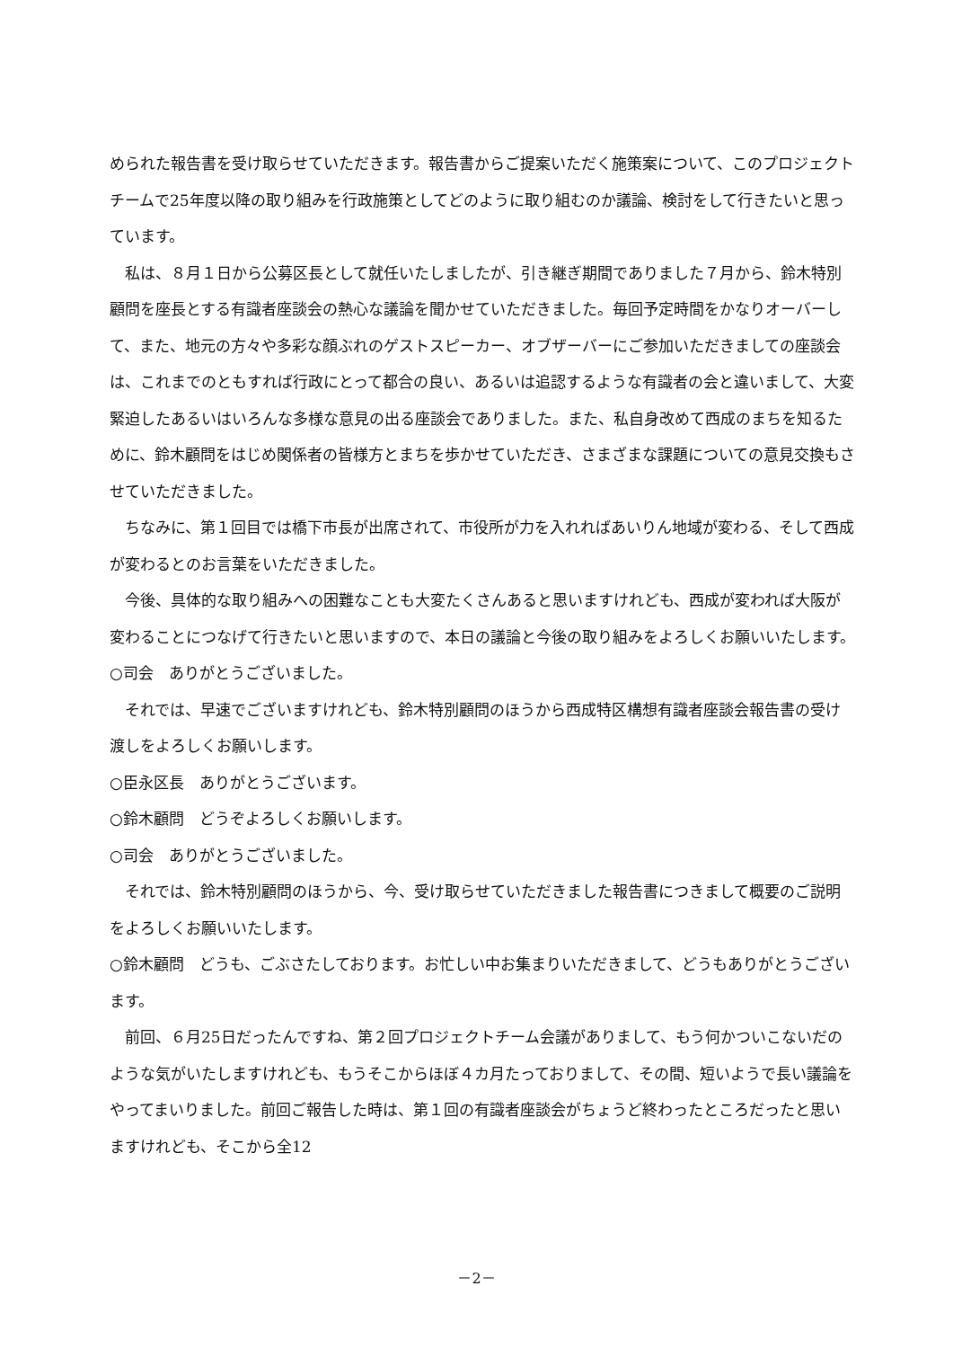められた報告書を受け取らせていただきます。報告書からご提案いただく施策案について、このプロジェクトチームで25年度以降の取り組みを行政施策としてどのように取り組むのか議論、検討をして行きたいと思っています。
私は、８月１日から公募区長として就任いたしましたが、引き継ぎ期間でありました７月から、鈴木特別顧問を座長とする有識者座談会の熱心な議論を聞かせていただきました。毎回予定時間をかなりオーバーして、また、地元の方々や多彩な顔ぶれのゲストスピーカー、オブザーバーにご参加いただきましての座談会は、これまでのともすれば行政にとって都合の良い、あるいは追認するような有識者の会と違いまして、大変緊迫したあるいはいろんな多様な意見の出る座談会でありました。また、私自身改めて西成のまちを知るために、鈴木顧問をはじめ関係者の皆様方とまちを歩かせていただき、さまざまな課題についての意見交換もさせていただきました。
ちなみに、第１回目では橋下市長が出席されて、市役所が力を入れればあいりん地域が変わる、そして西成が変わるとのお言葉をいただきました。
今後、具体的な取り組みへの困難なことも大変たくさんあると思いますけれども、西成が変われば大阪が変わることにつなげて行きたいと思いますので、本日の議論と今後の取り組みをよろしくお願いいたします。
○司会　ありがとうございました。
それでは、早速でございますけれども、鈴木特別顧問のほうから西成特区構想有識者座談会報告書の受け渡しをよろしくお願いします。
○臣永区長　ありがとうございます。
○鈴木顧問　どうぞよろしくお願いします。
○司会　ありがとうございました。
それでは、鈴木特別顧問のほうから、今、受け取らせていただきました報告書につきまして概要のご説明をよろしくお願いいたします。
○鈴木顧問　どうも、ごぶさたしております。お忙しい中お集まりいただきまして、どうもありがとうございます。
前回、６月25日だったんですね、第２回プロジェクトチーム会議がありまして、もう何かついこないだのような気がいたしますけれども、もうそこからほぼ４カ月たっておりまして、その間、短いようで長い議論をやってまいりました。前回ご報告した時は、第１回の有識者座談会がちょうど終わったところだったと思いますけれども、そこから全12
－2－